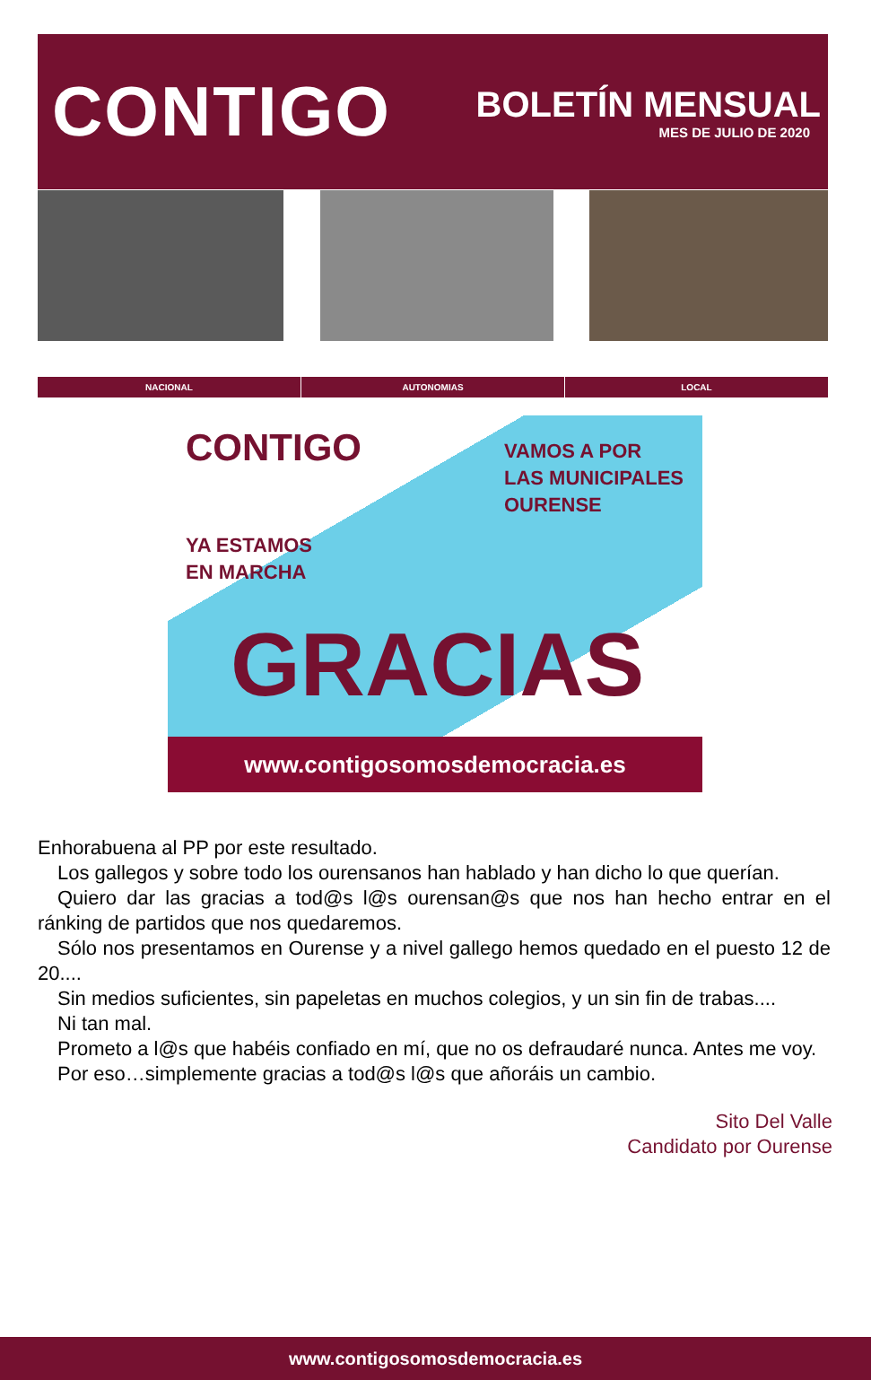CONTIGO
BOLETÍN MENSUAL
MES DE JULIO DE 2020
NACIONAL AUTONOMIAS LOCAL
CONTIGO
VAMOS A POR
LAS MUNICIPALES
OURENSE
YA ESTAMOS
EN MARCHA
GRACIAS
www.contigosomosdemocracia.es
Enhorabuena al PP por este resultado.
Los gallegos y sobre todo los ourensanos han hablado y han dicho lo que querían.
Quiero dar las gracias a tod@s l@s ourensan@s que nos han hecho entrar en el ránking de partidos que nos quedaremos.
Sólo nos presentamos en Ourense y a nivel gallego hemos quedado en el puesto 12 de 20....
Sin medios suficientes, sin papeletas en muchos colegios, y un sin fin de trabas....
Ni tan mal.
Prometo a l@s que habéis confiado en mí, que no os defraudaré nunca. Antes me voy.
Por eso…simplemente gracias a tod@s l@s que añoráis un cambio.
Sito Del Valle
Candidato por Ourense
www.contigosomosdemocracia.es